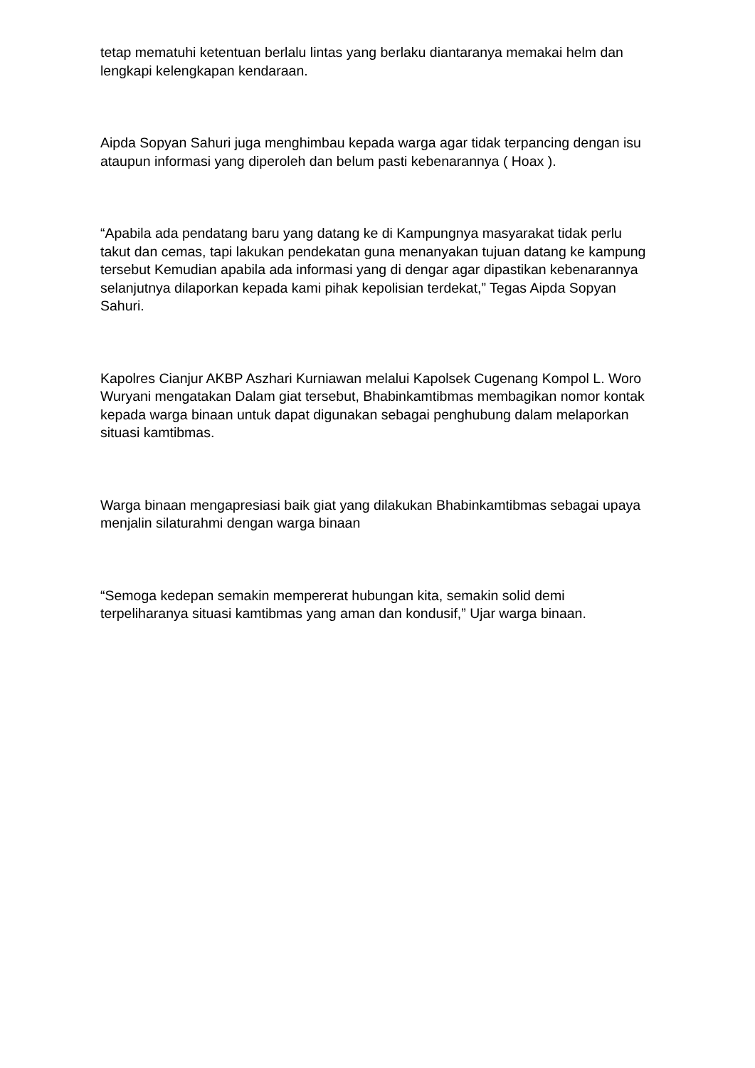tetap mematuhi ketentuan berlalu lintas yang berlaku diantaranya memakai helm dan lengkapi kelengkapan kendaraan.
Aipda Sopyan Sahuri juga menghimbau kepada warga agar tidak terpancing dengan isu ataupun informasi yang diperoleh dan belum pasti kebenarannya ( Hoax ).
“Apabila ada pendatang baru yang datang ke di Kampungnya masyarakat tidak perlu takut dan cemas, tapi lakukan pendekatan guna menanyakan tujuan datang ke kampung tersebut Kemudian apabila ada informasi yang di dengar agar dipastikan kebenarannya selanjutnya dilaporkan kepada kami pihak kepolisian terdekat,” Tegas Aipda Sopyan Sahuri.
Kapolres Cianjur AKBP Aszhari Kurniawan melalui Kapolsek Cugenang Kompol L. Woro Wuryani mengatakan Dalam giat tersebut, Bhabinkamtibmas membagikan nomor kontak kepada warga binaan untuk dapat digunakan sebagai penghubung dalam melaporkan situasi kamtibmas.
Warga binaan mengapresiasi baik giat yang dilakukan Bhabinkamtibmas sebagai upaya menjalin silaturahmi dengan warga binaan
“Semoga kedepan semakin mempererat hubungan kita, semakin solid demi terpeliharanya situasi kamtibmas yang aman dan kondusif,” Ujar warga binaan.